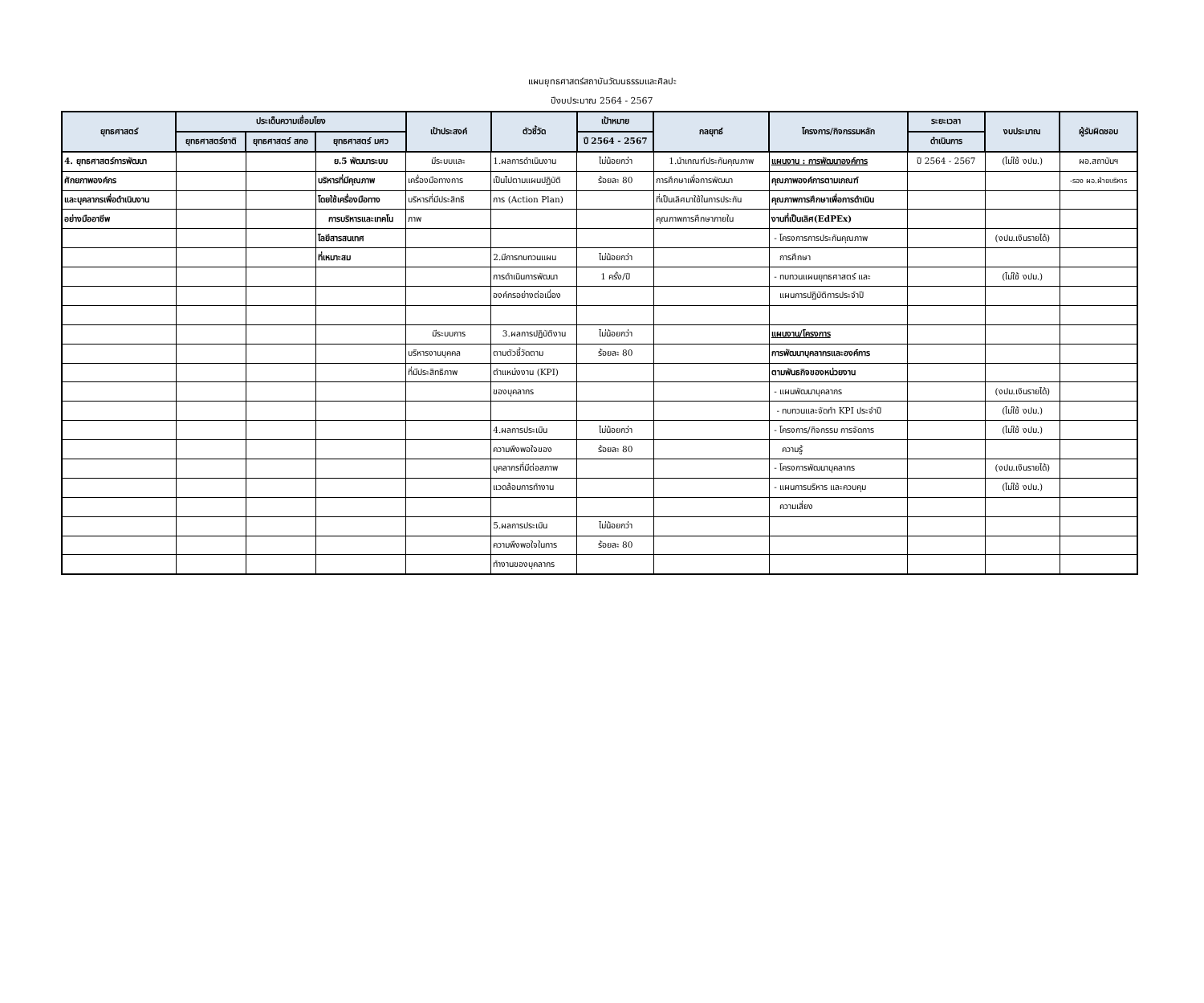แผนยุทธศาสตร์สถาบันวัฒนธรรมและศิลปะ
ปีงบประมาณ 2564 - 2567
| ยุทธศาสตร์ | ประเด็นความเชื่อมโยง | | | เป้าประสงค์ | ตัวชี้วัด | เป้าหมาย | กลยุทธ์ | โครงการ/กิจกรรมหลัก | ระยะเวลา | งบประมาณ | ผู้รับผิดชอบ |
| --- | --- | --- | --- | --- | --- | --- | --- | --- | --- | --- | --- |
| | ยุทธศาสตร์ชาติ | ยุทธศาสตร์ สกอ | ยุทธศาสตร์ มศว | | | ปี 2564 - 2567 | | | ดำเนินการ | | |
| 4. ยุทธศาสตร์การพัฒนา | | | ย.5 พัฒนาระบบ | มีระบบและ | 1.ผลการดำเนินงาน | ไม่น้อยกว่า | 1.นำเกณฑ์ประกันคุณภาพ | แผนงาน : การพัฒนาองค์การ | ปี 2564 - 2567 | (ไม่ใช้ งปม.) | ผอ.สถาบันฯ |
| ศักยภาพองค์กร | | | บริหารที่มีคุณภาพ | เครื่องมือทางการ | เป็นไปตามแผนปฏิบัติ | ร้อยละ 80 | การศึกษาเพื่อการพัฒนา | คุณภาพองค์การตามเกณฑ์ | | | -รอง ผอ.ฝ่ายบริหาร |
| และบุคลากรเพื่อดำเนินงาน | | | โดยใช้เครื่องมือทาง | บริหารที่มีประสิทธิ | การ (Action Plan) | | ที่เป็นเลิศมาใช้ในการประกัน | คุณภาพการศึกษาเพื่อการดำเนิน | | | |
| อย่างมืออาชีพ | | | การบริหารและเทคโน | ภาพ | | | คุณภาพการศึกษาภายใน | งานที่เป็นเลิศ(EdPEx) | | | |
| | | | โลยีสารสนเทศ | | | | | - โครงการการประกันคุณภาพ | | (งปม.เงินรายได้) | |
| | | | ที่เหมาะสม | | 2.มีการทบทวนแผน | ไม่น้อยกว่า | | การศึกษา | | | |
| | | | | | การดำเนินการพัฒนา | 1 ครั้ง/ปี | | - ทบทวนแผนยุทธศาสตร์ และ | | (ไม่ใช้ งปม.) | |
| | | | | | องค์กรอย่างต่อเนื่อง | | | แผนการปฏิบัติการประจำปี | | | |
| | | | | มีระบบการ | 3.ผลการปฏิบัติงาน | ไม่น้อยกว่า | | แผนงาน/โครงการ | | | |
| | | | | บริหารงานบุคคล | ตามตัวชี้วัดตาม | ร้อยละ 80 | | การพัฒนาบุคลากรและองค์การ | | | |
| | | | | ที่มีประสิทธิภาพ | ตำแหน่งงาน (KPI) | | | ตามพันธกิจของหน่วยงาน | | | |
| | | | | | ของบุคลากร | | | - แผนพัฒนาบุคลากร | | (งปม.เงินรายได้) | |
| | | | | | | | | - ทบทวนและจัดทำ KPI ประจำปี | | (ไม่ใช้ งปม.) | |
| | | | | | 4.ผลการประเมิน | ไม่น้อยกว่า | | - โครงการ/กิจกรรม การจัดการ | | (ไม่ใช้ งปม.) | |
| | | | | | ความพึงพอใจของ | ร้อยละ 80 | | ความรู้ | | | |
| | | | | | บุคลากรที่มีต่อสภาพ | | | - โครงการพัฒนาบุคลากร | | (งปม.เงินรายได้) | |
| | | | | | แวดล้อมการทำงาน | | | - แผนการบริหาร และควบคุม | | (ไม่ใช้ งปม.) | |
| | | | | | | | | ความเสี่ยง | | | |
| | | | | | 5.ผลการประเมิน | ไม่น้อยกว่า | | | | | |
| | | | | | ความพึงพอใจในการ | ร้อยละ 80 | | | | | |
| | | | | | ทำงานของบุคลากร | | | | | | |